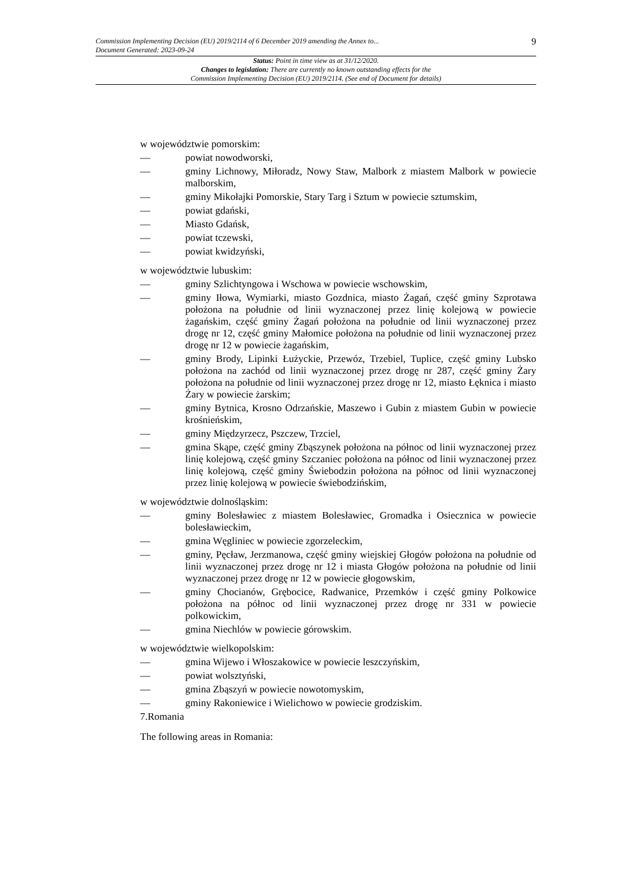Commission Implementing Decision (EU) 2019/2114 of 6 December 2019 amending the Annex to...
Document Generated: 2023-09-24
9
Status: Point in time view as at 31/12/2020.
Changes to legislation: There are currently no known outstanding effects for the
Commission Implementing Decision (EU) 2019/2114. (See end of Document for details)
w województwie pomorskim:
— powiat nowodworski,
— gminy Lichnowy, Miłoradz, Nowy Staw, Malbork z miastem Malbork w powiecie malborskim,
— gminy Mikołajki Pomorskie, Stary Targ i Sztum w powiecie sztumskim,
— powiat gdański,
— Miasto Gdańsk,
— powiat tczewski,
— powiat kwidzyński,
w województwie lubuskim:
— gminy Szlichtyngowa i Wschowa w powiecie wschowskim,
— gminy Iłowa, Wymiarki, miasto Gozdnica, miasto Żagań, część gminy Szprotawa położona na południe od linii wyznaczonej przez linię kolejową w powiecie żagańskim, część gminy Żagań położona na południe od linii wyznaczonej przez drogę nr 12, część gminy Małomice położona na południe od linii wyznaczonej przez drogę nr 12 w powiecie żagańskim,
— gminy Brody, Lipinki Łużyckie, Przewóz, Trzebiel, Tuplice, część gminy Lubsko położona na zachód od linii wyznaczonej przez drogę nr 287, część gminy Żary położona na południe od linii wyznaczonej przez drogę nr 12, miasto Łęknica i miasto Żary w powiecie żarskim;
— gminy Bytnica, Krosno Odrzańskie, Maszewo i Gubin z miastem Gubin w powiecie krośnieńskim,
— gminy Międzyrzecz, Pszczew, Trzciel,
— gmina Skąpe, część gminy Zbąszynek położona na północ od linii wyznaczonej przez linię kolejową, część gminy Szczaniec położona na północ od linii wyznaczonej przez linię kolejową, część gminy Świebodzin położona na północ od linii wyznaczonej przez linię kolejową w powiecie świebodzińskim,
w województwie dolnośląskim:
— gminy Bolesławiec z miastem Bolesławiec, Gromadka i Osiecznica w powiecie bolesławieckim,
— gmina Węgliniec w powiecie zgorzeleckim,
— gminy, Pęcław, Jerzmanowa, część gminy wiejskiej Głogów położona na południe od linii wyznaczonej przez drogę nr 12 i miasta Głogów położona na południe od linii wyznaczonej przez drogę nr 12 w powiecie głogowskim,
— gminy Chocianów, Grębocice, Radwanice, Przemków i część gminy Polkowice położona na północ od linii wyznaczonej przez drogę nr 331 w powiecie polkowickim,
— gmina Niechlów w powiecie górowskim.
w województwie wielkopolskim:
— gmina Wijewo i Włoszakowice w powiecie leszczyńskim,
— powiat wolsztyński,
— gmina Zbąszyń w powiecie nowotomyskim,
— gminy Rakoniewice i Wielichowo w powiecie grodziskim.
7.Romania
The following areas in Romania: